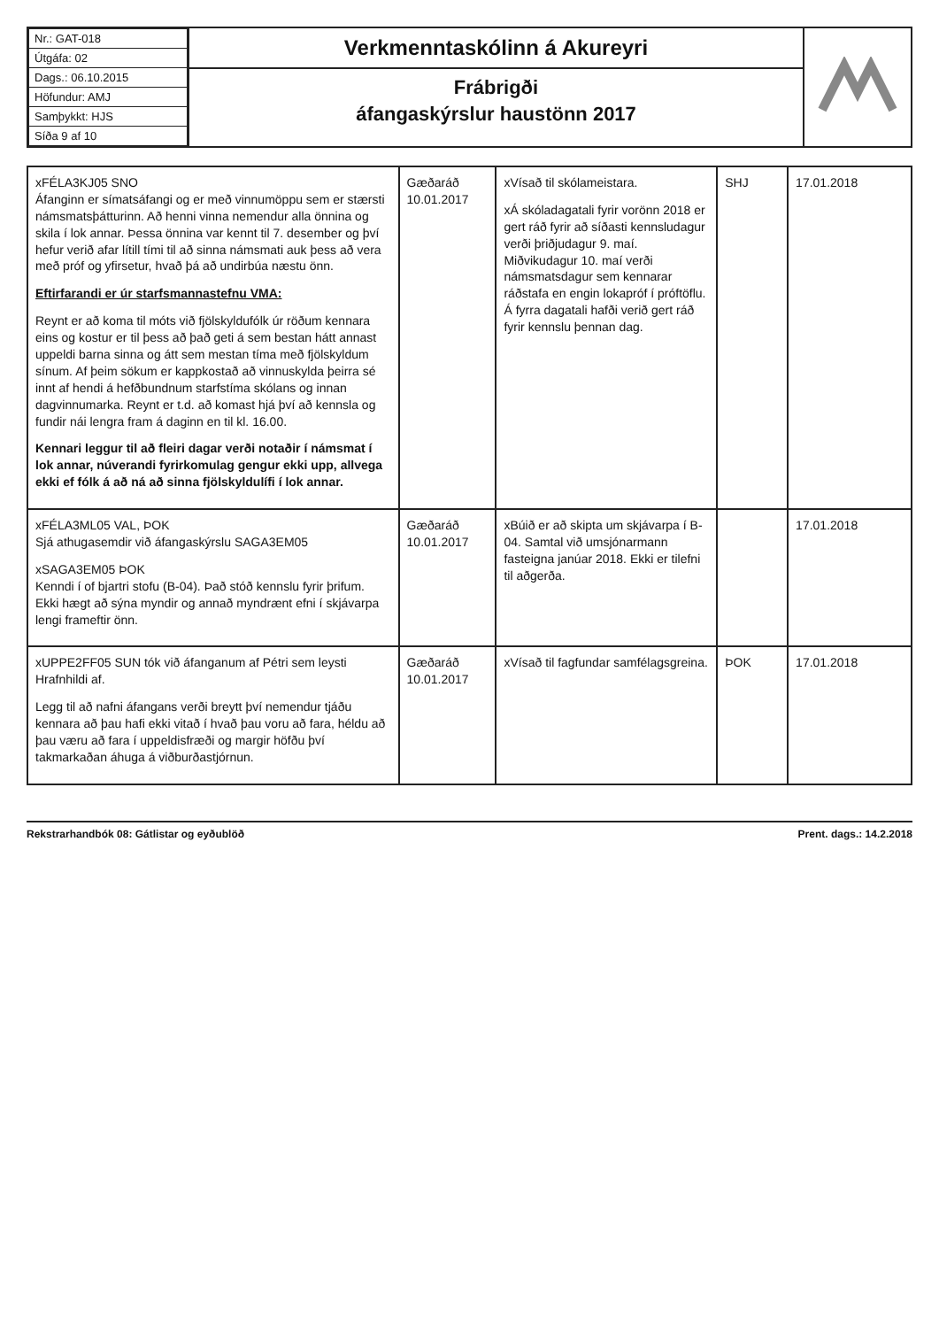| Nr.: GAT-018 |
| Útgáfa: 02 |
| Dags.: 06.10.2015 |
| Höfundur: AMJ |
| Samþykkt: HJS |
| Síða 9 af 10 |
Verkmenntaskólinn á Akureyri
Frábrigði
áfangaskýrslur haustönn 2017
| xFÉLA3KJ05 SNO Áfanginn er símatsáfangi og er með vinnumöppu sem er stærsti námsmatsþátturinn. Að henni vinna nemendur alla önnina og skila í lok annar. Þessa önnina var kennt til 7. desember og því hefur verið afar lítill tími til að sinna námsmati auk þess að vera með próf og yfirsetur, hvað þá að undirbúa næstu önn. Eftirfarandi er úr starfsmannastefnu VMA: Reynt er að koma til móts við fjölskyldufólk úr röðum kennara eins og kostur er til þess að það geti á sem bestan hátt annast uppeldi barna sinna og átt sem mestan tíma með fjölskyldum sínum. Af þeim sökum er kappkostað að vinnuskylda þeirra sé innt af hendi á hefðbundnum starfstíma skólans og innan dagvinnumarka. Reynt er t.d. að komast hjá því að kennsla og fundir nái lengra fram á daginn en til kl. 16.00. Kennari leggur til að fleiri dagar verði notaðir í námsmat í lok annar, núverandi fyrirkomulag gengur ekki upp, allvega ekki ef fólk á að ná að sinna fjölskyldulífi í lok annar. | Gæðaráð 10.01.2017 | xVísað til skólameistara. xÁ skóladagatali fyrir vorönn 2018 er gert ráð fyrir að síðasti kennsludagur verði þriðjudagur 9. maí. Miðvikudagur 10. maí verði námsmatsdagur sem kennarar ráðstafa en engin lokapróf í próftöflu. Á fyrra dagatali hafði verið gert ráð fyrir kennslu þennan dag. | SHJ | 17.01.2018 |
| xFÉLA3ML05 VAL, ÞOK Sjá athugasemdir við áfangaskýrslu SAGA3EM05 xSAGA3EM05 ÞOK Kenndi í of bjartri stofu (B-04). Það stóð kennslu fyrir þrifum. Ekki hægt að sýna myndir og annað myndrænt efni í skjávarpa lengi frameftir önn. | Gæðaráð 10.01.2017 | xBúið er að skipta um skjávarpa í B-04. Samtal við umsjónarmann fasteigna janúar 2018. Ekki er tilefni til aðgerða. | | 17.01.2018 |
| xUPPE2FF05 SUN tók við áfanganum af Pétri sem leysti Hrafnhildi af. Legg til að nafni áfangans verði breytt því nemendur tjáðu kennara að þau hafi ekki vitað í hvað þau voru að fara, héldu að þau væru að fara í uppeldisfræði og margir höfðu því takmarkaðan áhuga á viðburðastjórnun. | Gæðaráð 10.01.2017 | xVísað til fagfundar samfélagsgreina. | ÞOK | 17.01.2018 |
Rekstrarhandbók 08: Gátlistar og eyðublöð Prent. dags.: 14.2.2018